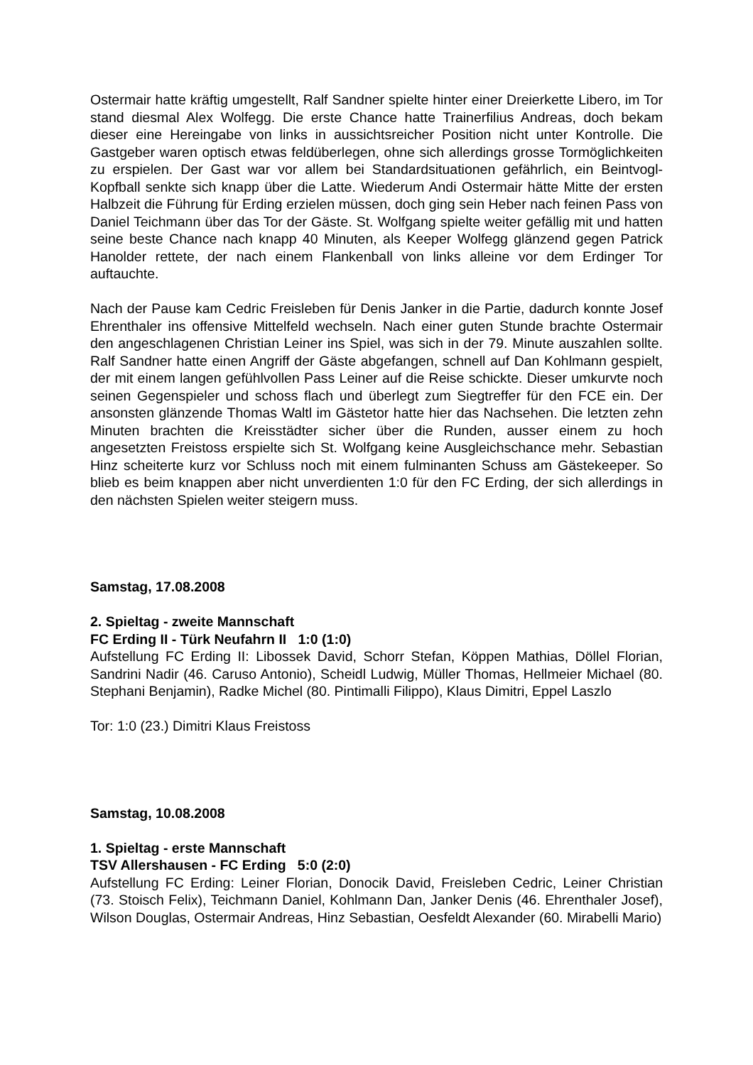Ostermair hatte kräftig umgestellt, Ralf Sandner spielte hinter einer Dreierkette Libero, im Tor stand diesmal Alex Wolfegg. Die erste Chance hatte Trainerfilius Andreas, doch bekam dieser eine Hereingabe von links in aussichtsreicher Position nicht unter Kontrolle. Die Gastgeber waren optisch etwas feldüberlegen, ohne sich allerdings grosse Tormöglichkeiten zu erspielen. Der Gast war vor allem bei Standardsituationen gefährlich, ein Beintvogl-Kopfball senkte sich knapp über die Latte. Wiederum Andi Ostermair hätte Mitte der ersten Halbzeit die Führung für Erding erzielen müssen, doch ging sein Heber nach feinen Pass von Daniel Teichmann über das Tor der Gäste. St. Wolfgang spielte weiter gefällig mit und hatten seine beste Chance nach knapp 40 Minuten, als Keeper Wolfegg glänzend gegen Patrick Hanolder rettete, der nach einem Flankenball von links alleine vor dem Erdinger Tor auftauchte.
Nach der Pause kam Cedric Freisleben für Denis Janker in die Partie, dadurch konnte Josef Ehrenthaler ins offensive Mittelfeld wechseln. Nach einer guten Stunde brachte Ostermair den angeschlagenen Christian Leiner ins Spiel, was sich in der 79. Minute auszahlen sollte. Ralf Sandner hatte einen Angriff der Gäste abgefangen, schnell auf Dan Kohlmann gespielt, der mit einem langen gefühlvollen Pass Leiner auf die Reise schickte. Dieser umkurvte noch seinen Gegenspieler und schoss flach und überlegt zum Siegtreffer für den FCE ein. Der ansonsten glänzende Thomas Waltl im Gästetor hatte hier das Nachsehen. Die letzten zehn Minuten brachten die Kreisstädter sicher über die Runden, ausser einem zu hoch angesetzten Freistoss erspielte sich St. Wolfgang keine Ausgleichschance mehr. Sebastian Hinz scheiterte kurz vor Schluss noch mit einem fulminanten Schuss am Gästekeeper. So blieb es beim knappen aber nicht unverdienten 1:0 für den FC Erding, der sich allerdings in den nächsten Spielen weiter steigern muss.
Samstag, 17.08.2008
2. Spieltag - zweite Mannschaft
FC Erding II - Türk Neufahrn II 1:0 (1:0)
Aufstellung FC Erding II: Libossek David, Schorr Stefan, Köppen Mathias, Döllel Florian, Sandrini Nadir (46. Caruso Antonio), Scheidl Ludwig, Müller Thomas, Hellmeier Michael (80. Stephani Benjamin), Radke Michel (80. Pintimalli Filippo), Klaus Dimitri, Eppel Laszlo
Tor: 1:0 (23.) Dimitri Klaus Freistoss
Samstag, 10.08.2008
1. Spieltag - erste Mannschaft
TSV Allershausen - FC Erding 5:0 (2:0)
Aufstellung FC Erding: Leiner Florian, Donocik David, Freisleben Cedric, Leiner Christian (73. Stoisch Felix), Teichmann Daniel, Kohlmann Dan, Janker Denis (46. Ehrenthaler Josef), Wilson Douglas, Ostermair Andreas, Hinz Sebastian, Oesfeldt Alexander (60. Mirabelli Mario)